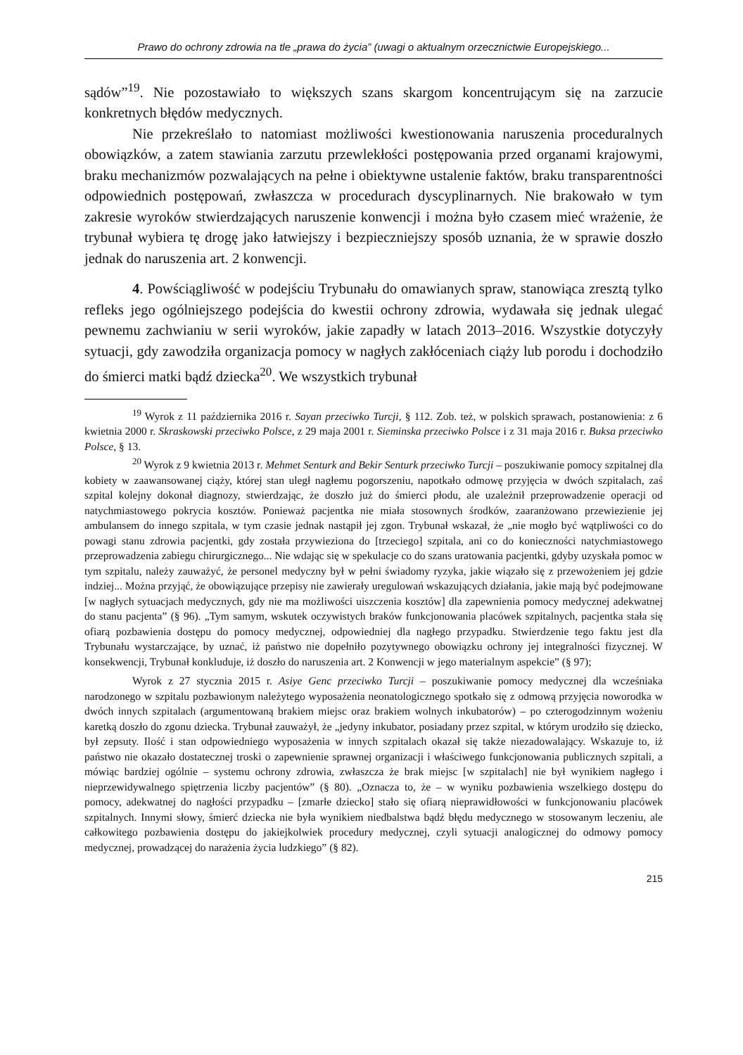Prawo do ochrony zdrowia na tle „prawa do życia” (uwagi o aktualnym orzecznictwie Europejskiego...
sądów”<sup>19</sup>. Nie pozostawiało to większych szans skargom koncentrującym się na zarzucie konkretnych błędów medycznych.
Nie przekreślało to natomiast możliwości kwestionowania naruszenia proceduralnych obowiązków, a zatem stawiania zarzutu przewlekłości postępowania przed organami krajowymi, braku mechanizmów pozwalających na pełne i obiektywne ustalenie faktów, braku transparentności odpowiednich postępowań, zwłaszcza w procedurach dyscyplinarnych. Nie brakowało w tym zakresie wyroków stwierdzających naruszenie konwencji i można było czasem mieć wrażenie, że trybunał wybiera tę drogę jako łatwiejszy i bezpieczniejszy sposób uznania, że w sprawie doszło jednak do naruszenia art. 2 konwencji.
4. Powściągliwość w podejściu Trybunału do omawianych spraw, stanowiąca zresztą tylko refleks jego ogólniejszego podejścia do kwestii ochrony zdrowia, wydawała się jednak ulegać pewnemu zachwianiu w serii wyroków, jakie zapadły w latach 2013–2016. Wszystkie dotyczyły sytuacji, gdy zawodziła organizacja pomocy w nagłych zakłóceniach ciąży lub porodu i dochodziło do śmierci matki bądź dziecka<sup>20</sup>. We wszystkich trybunał
<sup>19</sup> Wyrok z 11 października 2016 r. Sayan przeciwko Turcji, § 112. Zob. też, w polskich sprawach, postanowienia: z 6 kwietnia 2000 r. Skraskowski przeciwko Polsce, z 29 maja 2001 r. Sieminska przeciwko Polsce i z 31 maja 2016 r. Buksa przeciwko Polsce, § 13.
<sup>20</sup> Wyrok z 9 kwietnia 2013 r. Mehmet Senturk and Bekir Senturk przeciwko Turcji – poszukiwanie pomocy szpitalnej dla kobiety w zaawansowanej ciąży, której stan uległ nagłemu pogorszeniu, napotkało odmowę przyjęcia w dwóch szpitalach, zaś szpital kolejny dokonał diagnozy, stwierdzając, że doszło już do śmierci płodu, ale uzależnił przeprowadzenie operacji od natychmiastowego pokrycia kosztów. Ponieważ pacjentka nie miała stosownych środków, zaaranżowano przewiezienie jej ambulansem do innego szpitala, w tym czasie jednak nastąpił jej zgon. Trybunał wskazał, że „nie mogło być wątpliwości co do powagi stanu zdrowia pacjentki, gdy została przywieziona do [trzeciego] szpitala, ani co do konieczności natychmiastowego przeprowadzenia zabiegu chirurgicznego... Nie wdając się w spekulacje co do szans uratowania pacjentki, gdyby uzyskała pomoc w tym szpitalu, należy zauważyć, że personel medyczny był w pełni świadomy ryzyka, jakie wiązało się z przewożeniem jej gdzie indziej... Można przyjąć, że obowiązujące przepisy nie zawierały uregulowań wskazujących działania, jakie mają być podejmowane [w nagłych sytuacjach medycznych, gdy nie ma możliwości uiszczenia kosztów] dla zapewnienia pomocy medycznej adekwatnej do stanu pacjenta” (§ 96). „Tym samym, wskutek oczywistych braków funkcjonowania placówek szpitalnych, pacjentka stała się ofiarą pozbawienia dostępu do pomocy medycznej, odpowiedniej dla nagłego przypadku. Stwierdzenie tego faktu jest dla Trybunału wystarczające, by uznać, iż państwo nie dopełniło pozytywnego obowiązku ochrony jej integralności fizycznej. W konsekwencji, Trybunał konkluduje, iż doszło do naruszenia art. 2 Konwencji w jego materialnym aspekcie” (§ 97);
Wyrok z 27 stycznia 2015 r. Asiye Genc przeciwko Turcji – poszukiwanie pomocy medycznej dla wcześniaka narodzonego w szpitalu pozbawionym należytego wyposażenia neonatologicznego spotkało się z odmową przyjęcia noworodka w dwóch innych szpitalach (argumentowaną brakiem miejsc oraz brakiem wolnych inkubatorów) – po czterogodzinnym wożeniu karetką doszło do zgonu dziecka. Trybunał zauważył, że „jedyny inkubator, posiadany przez szpital, w którym urodziło się dziecko, był zepsuty. Ilość i stan odpowiedniego wyposażenia w innych szpitalach okazał się także niezadowalający. Wskazuje to, iż państwo nie okazało dostatecznej troski o zapewnienie sprawnej organizacji i właściwego funkcjonowania publicznych szpitali, a mówiąc bardziej ogólnie – systemu ochrony zdrowia, zwłaszcza że brak miejsc [w szpitalach] nie był wynikiem nagłego i nieprzewidywalnego spiętrzenia liczby pacjentów” (§ 80). „Oznacza to, że – w wyniku pozbawienia wszelkiego dostępu do pomocy, adekwatnej do nagłości przypadku – [zmarłe dziecko] stało się ofiarą nieprawidłowości w funkcjonowaniu placówek szpitalnych. Innymi słowy, śmierć dziecka nie była wynikiem niedbalstwa bądź błędu medycznego w stosowanym leczeniu, ale całkowitego pozbawienia dostępu do jakiejkolwiek procedury medycznej, czyli sytuacji analogicznej do odmowy pomocy medycznej, prowadzącej do narażenia życia ludzkiego” (§ 82).
215